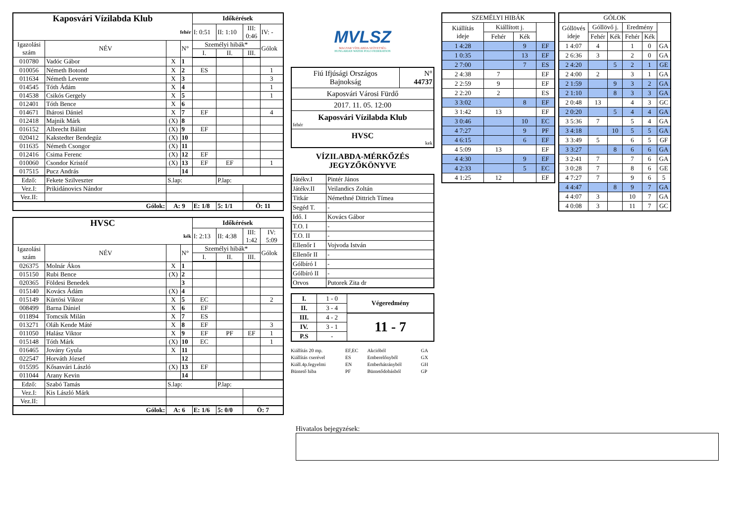| Kaposvári Vízilabda Klub | | | | Időkérések | | | |
| fehér | | | | I: 0:51 | II: 1:10 | III: 0:46 | IV: - |
| Igazolási szám | NÉV | | N° | Személyi hibák* | | | Gólok |
| | | | | I. | II. | III. | |
| 010780 | Vadóc Gábor | X | 1 | | | | |
| 010056 | Németh Botond | X | 2 | ES | | | 1 |
| 011634 | Németh Levente | X | 3 | | | | 3 |
| 014545 | Tóth Ádám | X | 4 | | | | 1 |
| 014538 | Csikós Gergely | X | 5 | | | | 1 |
| 012401 | Tóth Bence | X | 6 | | | | |
| 014671 | Ihárosi Dániel | X | 7 | EF | | | 4 |
| 012418 | Majnik Márk | (X) | 8 | | | | |
| 016152 | Albrecht Bálint | (X) | 9 | EF | | | |
| 020412 | Kakstedter Bendegúz | (X) | 10 | | | | |
| 011635 | Németh Csongor | (X) | 11 | | | | |
| 012416 | Csima Ferenc | (X) | 12 | EF | | | |
| 010060 | Csondor Kristóf | (X) | 13 | EF | EF | | 1 |
| 017515 | Pucz András | | 14 | | | | |
| Edző: | Fekete Szilveszter | S.lap: | | | P.lap: | | |
| Vez.I: | Prikidánovics Nándor | | | | | | |
| Vez.II: | | | | | | | |
| Gólok: | | A: 9 | | E: 1/8 | 5: 1/1 | Ö: 11 | |
| HVSC | | | | Időkérések | | | |
| kék | | | | I: 2:13 | II: 4:38 | III: 1:42 | IV: 5:09 |
| Igazolási szám | NÉV | | N° | Személyi hibák* | | | Gólok |
| | | | | I. | II. | III. | |
| 026375 | Molnár Ákos | X | 1 | | | | |
| 015150 | Rubi Bence | (X) | 2 | | | | |
| 020365 | Földesi Benedek | | 3 | | | | |
| 015140 | Kovács Ádám | (X) | 4 | | | | |
| 015149 | Kürtösi Viktor | X | 5 | EC | | | 2 |
| 008499 | Barna Dániel | X | 6 | EF | | | |
| 011894 | Tomcsik Milán | X | 7 | ES | | | |
| 013271 | Oláh Kende Máté | X | 8 | EF | | | 3 |
| 011050 | Halász Viktor | X | 9 | EF | PF | EF | 1 |
| 015148 | Tóth Márk | (X) | 10 | EC | | | 1 |
| 016465 | Jovány Gyula | X | 11 | | | | |
| 022547 | Horváth József | | 12 | | | | |
| 015595 | Kősasvári László | (X) | 13 | EF | | | |
| 011044 | Arany Kevin | | 14 | | | | |
| Edző: | Szabó Tamás | S.lap: | | | P.lap: | | |
| Vez.I: | Kis László Márk | | | | | | |
| Vez.II: | | | | | | | |
| Gólok: | | A: 6 | | E: 1/6 | 5: 0/0 | Ö: 7 | |
MVLSZ
MAGYAR VÍZILABDA SZÖVETSÉG
HUNGARIAN WATER POLO FEDERATION
| Fiú Ifjúsági Országos Bajnokság | N° 44737 |
| Kaposvári Városi Fürdő | |
| 2017. 11. 05. 12:00 | |
| Kaposvári Vízilabda Klub fehér | |
| HVSC kek | |
VÍZILABDA-MÉRKŐZÉS
JEGYZŐKÖNYVE
| Játékv.I | Pintér János |
| Játékv.II | Veilandics Zoltán |
| Titkár | Némethné Dittrich Tímea |
| Segéd T. | - |
| Idő. I | Kovács Gábor |
| T.O. I | - |
| T.O. II | - |
| Ellenőr I | Vojvoda István |
| Ellenőr II | - |
| Gólbíró I | - |
| Gólbíró II | - |
| Orvos | Putorek Zita dr |
| I. | 1 - 0 | Végeredmény |
| II. | 3 - 4 | |
| III. | 4 - 2 | 11 - 7 |
| IV. | 3 - 1 | |
| P.S | - | |
| Kiállítás 20 mp. | EF,EC | Akcióból | GA |
| Kiállítás cserével | ES | Emberelőnyből | GX |
| Kiáll.4p.fegyelmi | EN | Emberhátrányból | GH |
| Büntető hiba | PF | Büntetődobásból | GP |
| SZEMÉLYI HIBÁK | | | |
| --- | --- | --- | --- |
| Kiállítás ideje | Kiállított j. | | |
| | Fehér | Kék | |
| 1 4:28 | | 9 | EF |
| 1 0:35 | | 13 | EF |
| 2 7:00 | | 7 | ES |
| 2 4:38 | 7 | | EF |
| 2 2:59 | 9 | | EF |
| 2 2:20 | 2 | | ES |
| 3 3:02 | | 8 | EF |
| 3 1:42 | 13 | | EF |
| 3 0:46 | | 10 | EC |
| 4 7:27 | | 9 | PF |
| 4 6:15 | | 6 | EF |
| 4 5:09 | 13 | | EF |
| 4 4:30 | | 9 | EF |
| 4 2:33 | | 5 | EC |
| 4 1:25 | 12 | | EF |
| GÓLOK | | | | | |
| --- | --- | --- | --- | --- | --- |
| Góllövés ideje | Góllövő j. | | Eredmény | | |
| | Fehér | Kék | Fehér | Kék | |
| 1 4:07 | 4 | | 1 | 0 | GA |
| 2 6:36 | 3 | | 2 | 0 | GA |
| 2 4:20 | | 5 | 2 | 1 | GE |
| 2 4:00 | 2 | | 3 | 1 | GA |
| 2 1:59 | | 9 | 3 | 2 | GA |
| 2 1:10 | | 8 | 3 | 3 | GA |
| 2 0:48 | 13 | | 4 | 3 | GC |
| 2 0:20 | | 5 | 4 | 4 | GA |
| 3 5:36 | 7 | | 5 | 4 | GA |
| 3 4:18 | | 10 | 5 | 5 | GA |
| 3 3:49 | 5 | | 6 | 5 | GF |
| 3 3:27 | | 8 | 6 | 6 | GA |
| 3 2:41 | 7 | | 7 | 6 | GA |
| 3 0:28 | 7 | | 8 | 6 | GE |
| 4 7:27 | 7 | | 9 | 6 | 5 |
| 4 4:47 | | 8 | 9 | 7 | GA |
| 4 4:07 | 3 | | 10 | 7 | GA |
| 4 0:08 | 3 | | 11 | 7 | GC |
Hivatalos bejegyzések: